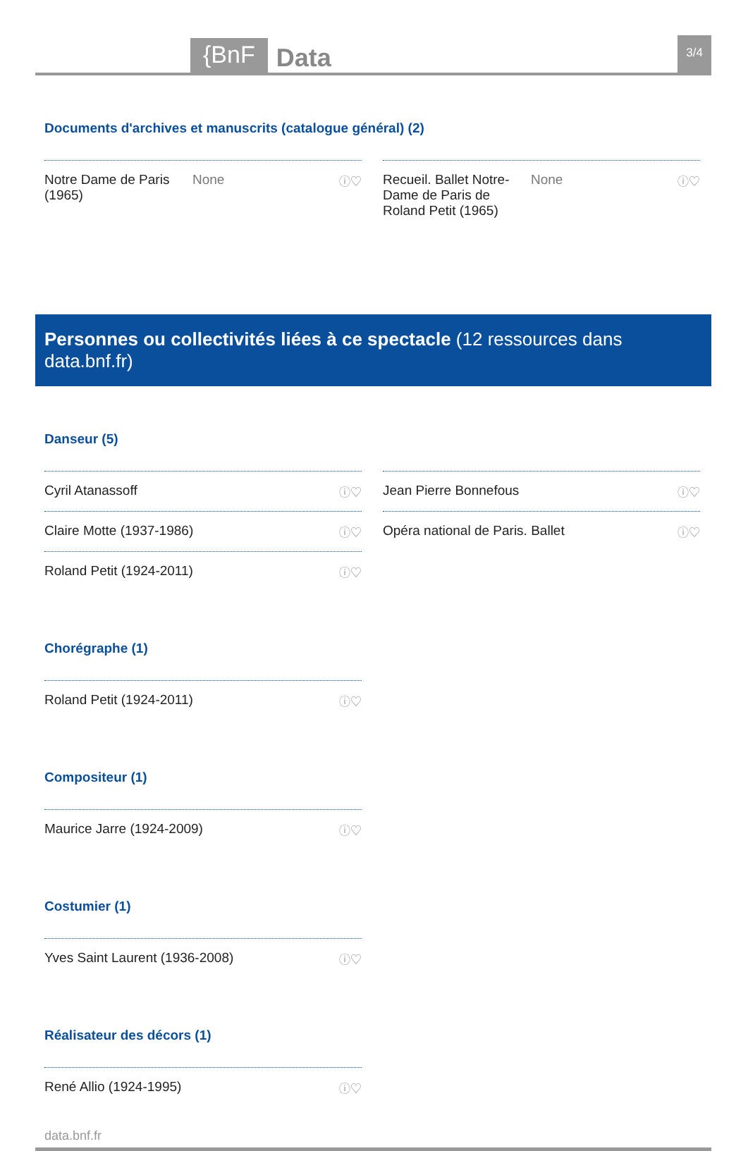{BnF
Data
3/4
Documents d'archives et manuscrits (catalogue général) (2)
Notre Dame de Paris (1965) None ⓘ♡
Recueil. Ballet Notre-Dame de Paris de Roland Petit (1965) None ⓘ♡
Personnes ou collectivités liées à ce spectacle (12 ressources dans data.bnf.fr)
Danseur (5)
Cyril Atanassoff ⓘ♡
Claire Motte (1937-1986) ⓘ♡
Roland Petit (1924-2011) ⓘ♡
Jean Pierre Bonnefous ⓘ♡
Opéra national de Paris. Ballet ⓘ♡
Chorégraphe (1)
Roland Petit (1924-2011) ⓘ♡
Compositeur (1)
Maurice Jarre (1924-2009) ⓘ♡
Costumier (1)
Yves Saint Laurent (1936-2008) ⓘ♡
Réalisateur des décors (1)
René Allio (1924-1995) ⓘ♡
data.bnf.fr